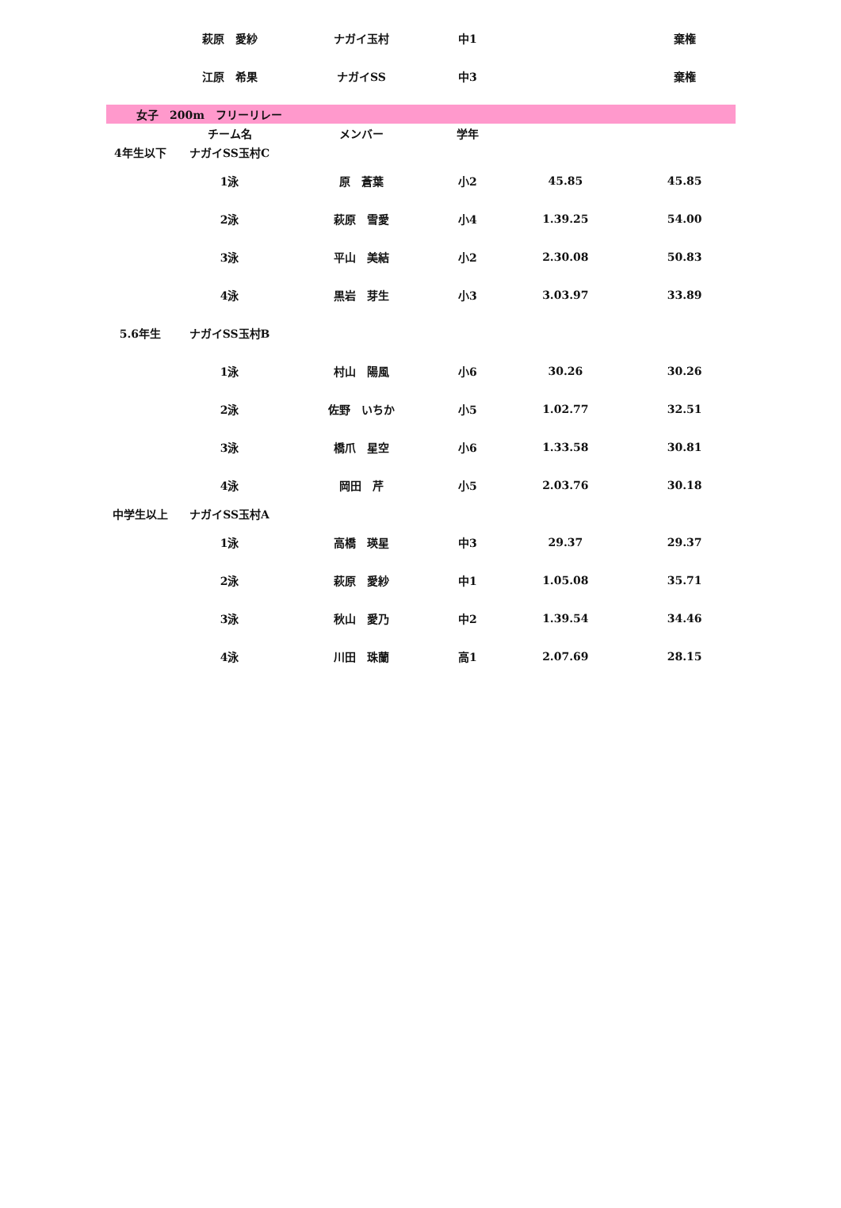| | 萩原 愛紗 | ナガイ玉村 | 中1 | | 棄権 |
| | 江原 希果 | ナガイSS | 中3 | | 棄権 |
| 女子 200m フリーリレー | | | | | |
| | チーム名 | メンバー | 学年 | | |
| 4年生以下 | ナガイSS玉村C | | | | |
| | 1泳 | 原 蒼葉 | 小2 | 45.85 | 45.85 |
| | 2泳 | 萩原 雪愛 | 小4 | 1.39.25 | 54.00 |
| | 3泳 | 平山 美結 | 小2 | 2.30.08 | 50.83 |
| | 4泳 | 黒岩 芽生 | 小3 | 3.03.97 | 33.89 |
| 5.6年生 | ナガイSS玉村B | | | | |
| | 1泳 | 村山 陽風 | 小6 | 30.26 | 30.26 |
| | 2泳 | 佐野 いちか | 小5 | 1.02.77 | 32.51 |
| | 3泳 | 橋爪 星空 | 小6 | 1.33.58 | 30.81 |
| | 4泳 | 岡田 芹 | 小5 | 2.03.76 | 30.18 |
| 中学生以上 | ナガイSS玉村A | | | | |
| | 1泳 | 高橋 瑛星 | 中3 | 29.37 | 29.37 |
| | 2泳 | 萩原 愛紗 | 中1 | 1.05.08 | 35.71 |
| | 3泳 | 秋山 愛乃 | 中2 | 1.39.54 | 34.46 |
| | 4泳 | 川田 珠蘭 | 高1 | 2.07.69 | 28.15 |